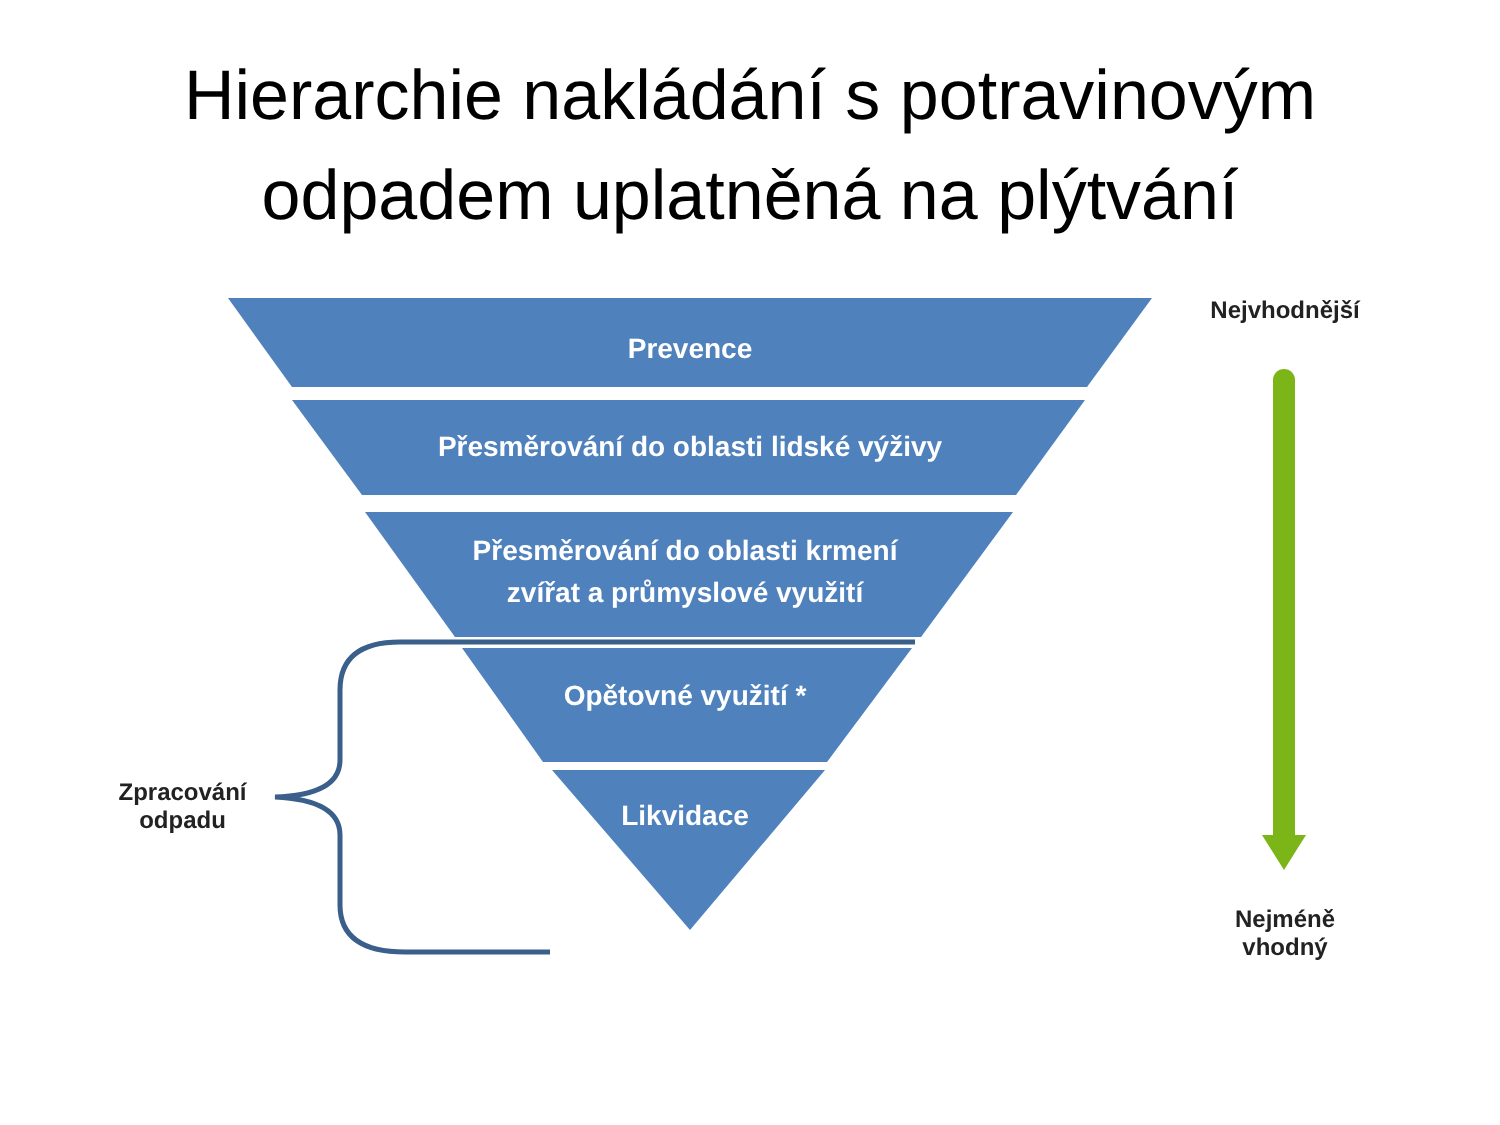Hierarchie nakládání s potravinovým
odpadem uplatněná na plýtvání
Prevence
Přesměrování do oblasti lidské výživy
Přesměrování do oblasti krmení
zvířat a průmyslové využití
Opětovné využití *
Likvidace
Nejvhodnější
Nejméně
vhodný
Zpracování
odpadu